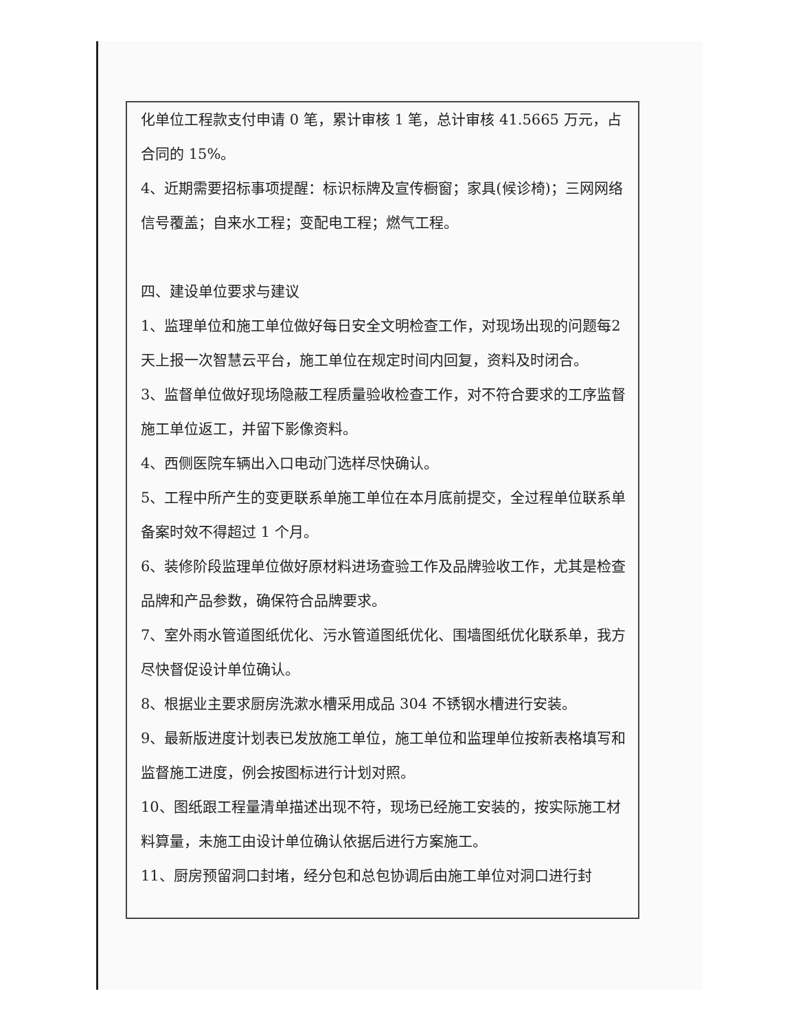化单位工程款支付申请 0 笔，累计审核 1 笔，总计审核 41.5665 万元，占合同的 15%。
4、近期需要招标事项提醒：标识标牌及宣传橱窗；家具(候诊椅)；三网网络信号覆盖；自来水工程；变配电工程；燃气工程。
四、建设单位要求与建议
1、监理单位和施工单位做好每日安全文明检查工作，对现场出现的问题每2 天上报一次智慧云平台，施工单位在规定时间内回复，资料及时闭合。
3、监督单位做好现场隐蔽工程质量验收检查工作，对不符合要求的工序监督施工单位返工，并留下影像资料。
4、西侧医院车辆出入口电动门选样尽快确认。
5、工程中所产生的变更联系单施工单位在本月底前提交，全过程单位联系单备案时效不得超过 1 个月。
6、装修阶段监理单位做好原材料进场查验工作及品牌验收工作，尤其是检查品牌和产品参数，确保符合品牌要求。
7、室外雨水管道图纸优化、污水管道图纸优化、围墙图纸优化联系单，我方尽快督促设计单位确认。
8、根据业主要求厨房洗漱水槽采用成品 304 不锈钢水槽进行安装。
9、最新版进度计划表已发放施工单位，施工单位和监理单位按新表格填写和监督施工进度，例会按图标进行计划对照。
10、图纸跟工程量清单描述出现不符，现场已经施工安装的，按实际施工材料算量，未施工由设计单位确认依据后进行方案施工。
11、厨房预留洞口封堵，经分包和总包协调后由施工单位对洞口进行封